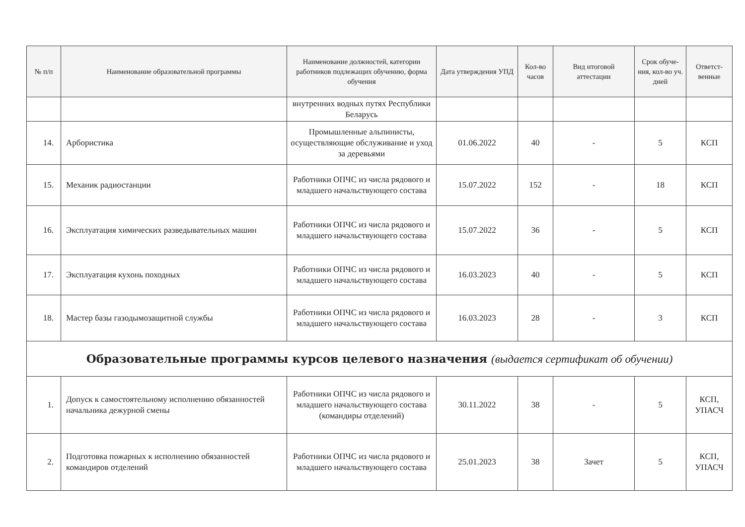| № п/п | Наименование образовательной программы | Наименование должностей, категории работников подлежащих обучению, форма обучения | Дата утверждения УПД | Кол-во часов | Вид итоговой аттестации | Срок обуче-ния, кол-во уч. дней | Ответст-венные |
| --- | --- | --- | --- | --- | --- | --- | --- |
| | | внутренних водных путях Республики Беларусь | | | | | |
| 14. | Арбористика | Промышленные альпинисты, осуществляющие обслуживание и уход за деревьями | 01.06.2022 | 40 | - | 5 | КСП |
| 15. | Механик радиостанции | Работники ОПЧС из числа рядового и младшего начальствующего состава | 15.07.2022 | 152 | - | 18 | КСП |
| 16. | Эксплуатация химических разведывательных машин | Работники ОПЧС из числа рядового и младшего начальствующего состава | 15.07.2022 | 36 | - | 5 | КСП |
| 17. | Эксплуатация кухонь походных | Работники ОПЧС из числа рядового и младшего начальствующего состава | 16.03.2023 | 40 | - | 5 | КСП |
| 18. | Мастер базы газодымозащитной службы | Работники ОПЧС из числа рядового и младшего начальствующего состава | 16.03.2023 | 28 | - | 3 | КСП |
| Образовательные программы курсов целевого назначения (выдается сертификат об обучении) | | | | | | | |
| 1. | Допуск к самостоятельному исполнению обязанностей начальника дежурной смены | Работники ОПЧС из числа рядового и младшего начальствующего состава (командиры отделений) | 30.11.2022 | 38 | - | 5 | КСП, УПАСЧ |
| 2. | Подготовка пожарных к исполнению обязанностей командиров отделений | Работники ОПЧС из числа рядового и младшего начальствующего состава | 25.01.2023 | 38 | Зачет | 5 | КСП, УПАСЧ |